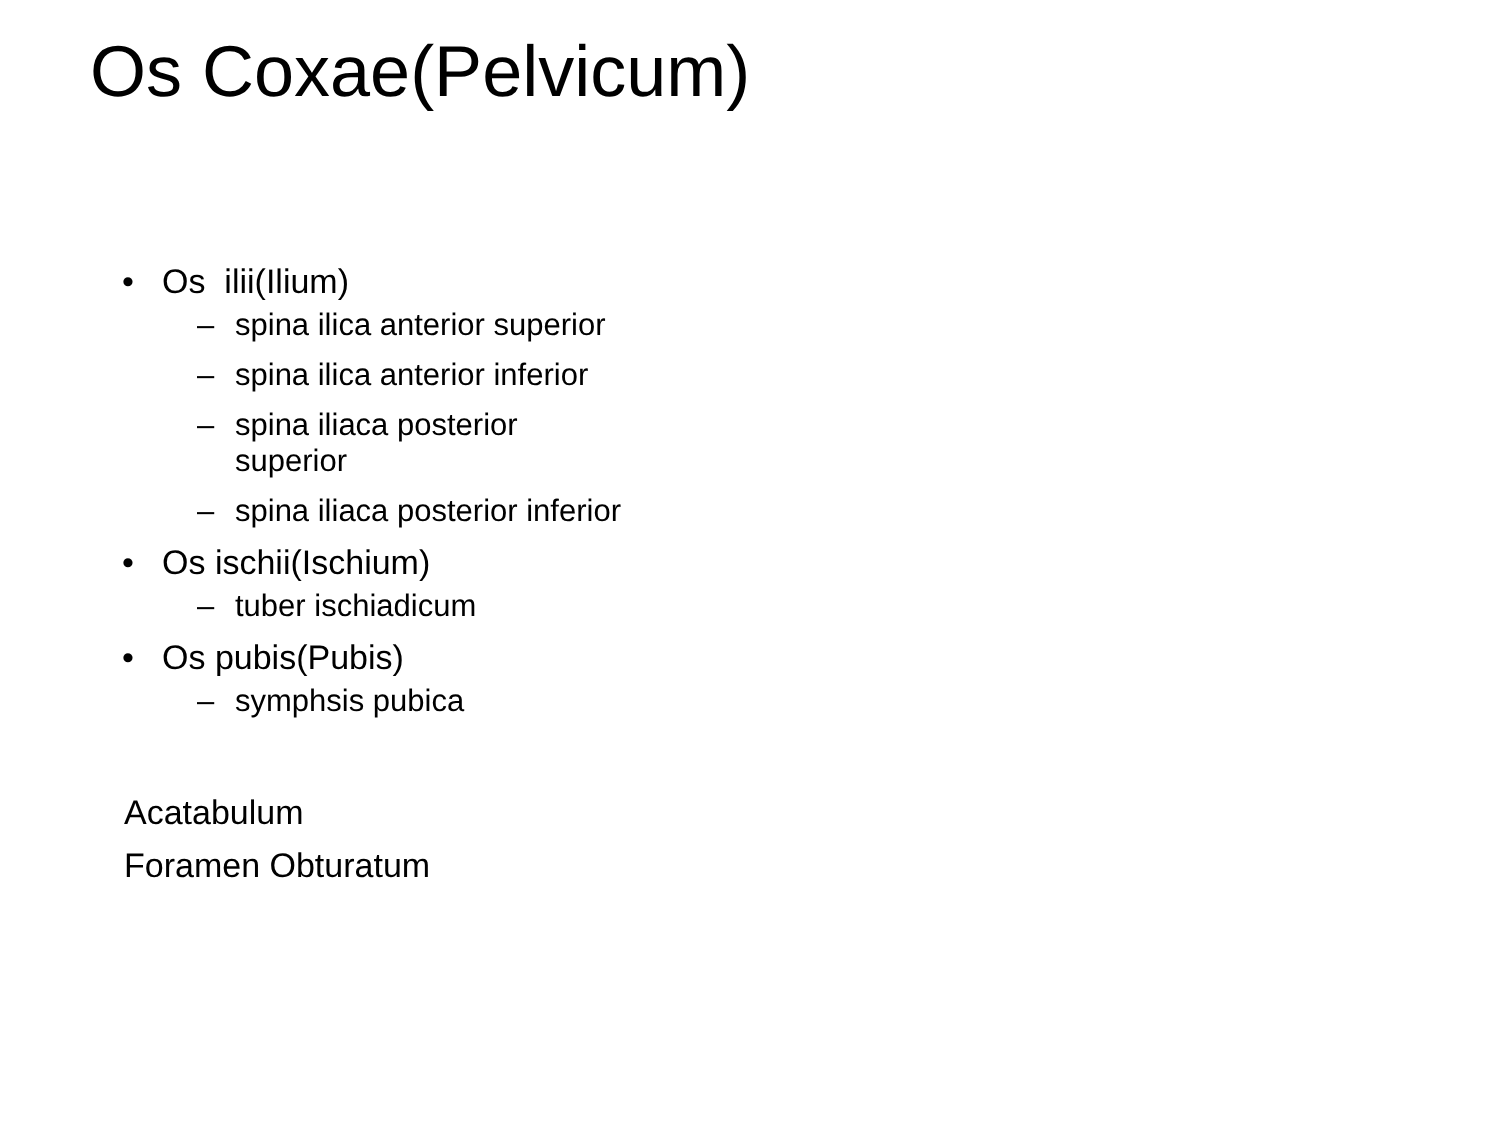Os Coxae(Pelvicum)
• Os ilii(Ilium)
– spina ilica anterior superior
– spina ilica anterior inferior
– spina iliaca posterior superior
– spina iliaca posterior inferior
• Os ischii(Ischium)
– tuber ischiadicum
• Os pubis(Pubis)
– symphsis pubica
Acatabulum
Foramen Obturatum